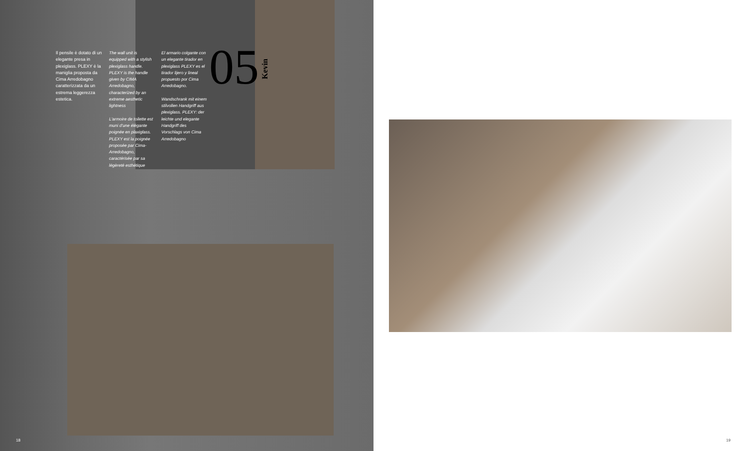Il pensile è dotato di un elegante presa in plexiglass. PLEXY è la maniglia proposta da Cima Arredobagno caratterizzata da un estrema leggerezza estetica.
The wall unit is equipped with a stylish plexiglass handle. PLEXY is the handle given by CIMA Arredobagno, characterized by an extreme aesthetic lightness
L'armoire de toilette est muni d'une élégante poignée en plaxiglass. PLEXY est la poignée proposée par Cima-Arredobagno, caractérisée par sa légèreté esthétique
El armario colgante con un elegante tirador en plexiglass PLEXY es el tirador lijero y lineal propuesto por Cima Arredobagno.
Wandschrank mit einem stilvollen Handgriff aus plexiglass. PLEXY: der leichte und elegante Handgriff des Vorschlags von Cima Arredobagno
05
Kevin
18 19